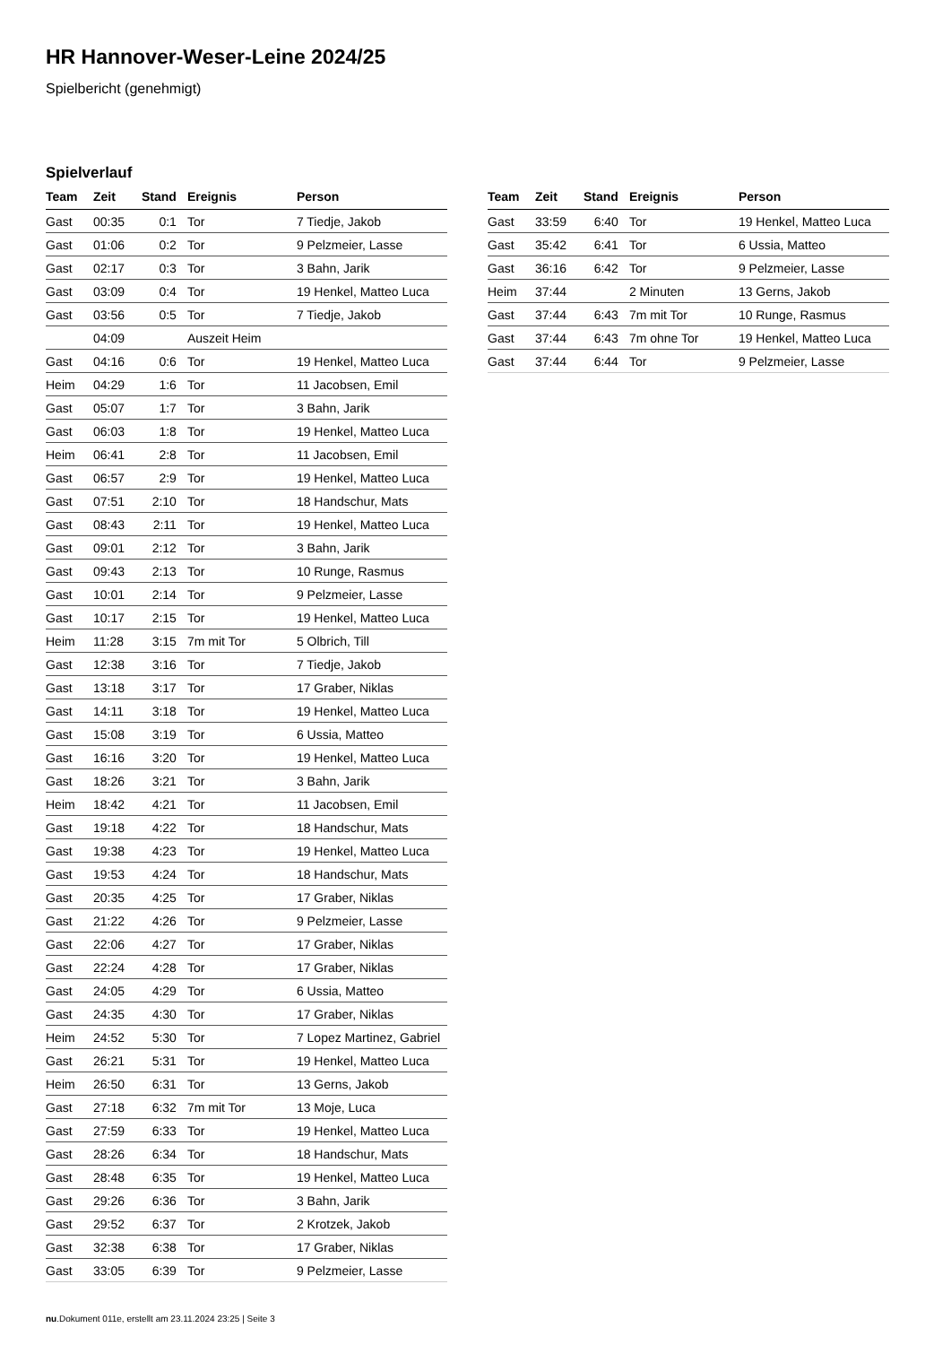HR Hannover-Weser-Leine 2024/25
Spielbericht (genehmigt)
Spielverlauf
| Team | Zeit | Stand | Ereignis | Person |
| --- | --- | --- | --- | --- |
| Gast | 00:35 | 0:1 | Tor | 7 Tiedje, Jakob |
| Gast | 01:06 | 0:2 | Tor | 9 Pelzmeier, Lasse |
| Gast | 02:17 | 0:3 | Tor | 3 Bahn, Jarik |
| Gast | 03:09 | 0:4 | Tor | 19 Henkel, Matteo Luca |
| Gast | 03:56 | 0:5 | Tor | 7 Tiedje, Jakob |
| | 04:09 | | Auszeit Heim | |
| Gast | 04:16 | 0:6 | Tor | 19 Henkel, Matteo Luca |
| Heim | 04:29 | 1:6 | Tor | 11 Jacobsen, Emil |
| Gast | 05:07 | 1:7 | Tor | 3 Bahn, Jarik |
| Gast | 06:03 | 1:8 | Tor | 19 Henkel, Matteo Luca |
| Heim | 06:41 | 2:8 | Tor | 11 Jacobsen, Emil |
| Gast | 06:57 | 2:9 | Tor | 19 Henkel, Matteo Luca |
| Gast | 07:51 | 2:10 | Tor | 18 Handschur, Mats |
| Gast | 08:43 | 2:11 | Tor | 19 Henkel, Matteo Luca |
| Gast | 09:01 | 2:12 | Tor | 3 Bahn, Jarik |
| Gast | 09:43 | 2:13 | Tor | 10 Runge, Rasmus |
| Gast | 10:01 | 2:14 | Tor | 9 Pelzmeier, Lasse |
| Gast | 10:17 | 2:15 | Tor | 19 Henkel, Matteo Luca |
| Heim | 11:28 | 3:15 | 7m mit Tor | 5 Olbrich, Till |
| Gast | 12:38 | 3:16 | Tor | 7 Tiedje, Jakob |
| Gast | 13:18 | 3:17 | Tor | 17 Graber, Niklas |
| Gast | 14:11 | 3:18 | Tor | 19 Henkel, Matteo Luca |
| Gast | 15:08 | 3:19 | Tor | 6 Ussia, Matteo |
| Gast | 16:16 | 3:20 | Tor | 19 Henkel, Matteo Luca |
| Gast | 18:26 | 3:21 | Tor | 3 Bahn, Jarik |
| Heim | 18:42 | 4:21 | Tor | 11 Jacobsen, Emil |
| Gast | 19:18 | 4:22 | Tor | 18 Handschur, Mats |
| Gast | 19:38 | 4:23 | Tor | 19 Henkel, Matteo Luca |
| Gast | 19:53 | 4:24 | Tor | 18 Handschur, Mats |
| Gast | 20:35 | 4:25 | Tor | 17 Graber, Niklas |
| Gast | 21:22 | 4:26 | Tor | 9 Pelzmeier, Lasse |
| Gast | 22:06 | 4:27 | Tor | 17 Graber, Niklas |
| Gast | 22:24 | 4:28 | Tor | 17 Graber, Niklas |
| Gast | 24:05 | 4:29 | Tor | 6 Ussia, Matteo |
| Gast | 24:35 | 4:30 | Tor | 17 Graber, Niklas |
| Heim | 24:52 | 5:30 | Tor | 7 Lopez Martinez, Gabriel |
| Gast | 26:21 | 5:31 | Tor | 19 Henkel, Matteo Luca |
| Heim | 26:50 | 6:31 | Tor | 13 Gerns, Jakob |
| Gast | 27:18 | 6:32 | 7m mit Tor | 13 Moje, Luca |
| Gast | 27:59 | 6:33 | Tor | 19 Henkel, Matteo Luca |
| Gast | 28:26 | 6:34 | Tor | 18 Handschur, Mats |
| Gast | 28:48 | 6:35 | Tor | 19 Henkel, Matteo Luca |
| Gast | 29:26 | 6:36 | Tor | 3 Bahn, Jarik |
| Gast | 29:52 | 6:37 | Tor | 2 Krotzek, Jakob |
| Gast | 32:38 | 6:38 | Tor | 17 Graber, Niklas |
| Gast | 33:05 | 6:39 | Tor | 9 Pelzmeier, Lasse |
| Team | Zeit | Stand | Ereignis | Person |
| --- | --- | --- | --- | --- |
| Gast | 33:59 | 6:40 | Tor | 19 Henkel, Matteo Luca |
| Gast | 35:42 | 6:41 | Tor | 6 Ussia, Matteo |
| Gast | 36:16 | 6:42 | Tor | 9 Pelzmeier, Lasse |
| Heim | 37:44 | | 2 Minuten | 13 Gerns, Jakob |
| Gast | 37:44 | 6:43 | 7m mit Tor | 10 Runge, Rasmus |
| Gast | 37:44 | 6:43 | 7m ohne Tor | 19 Henkel, Matteo Luca |
| Gast | 37:44 | 6:44 | Tor | 9 Pelzmeier, Lasse |
nu.Dokument 011e, erstellt am 23.11.2024 23:25 | Seite 3